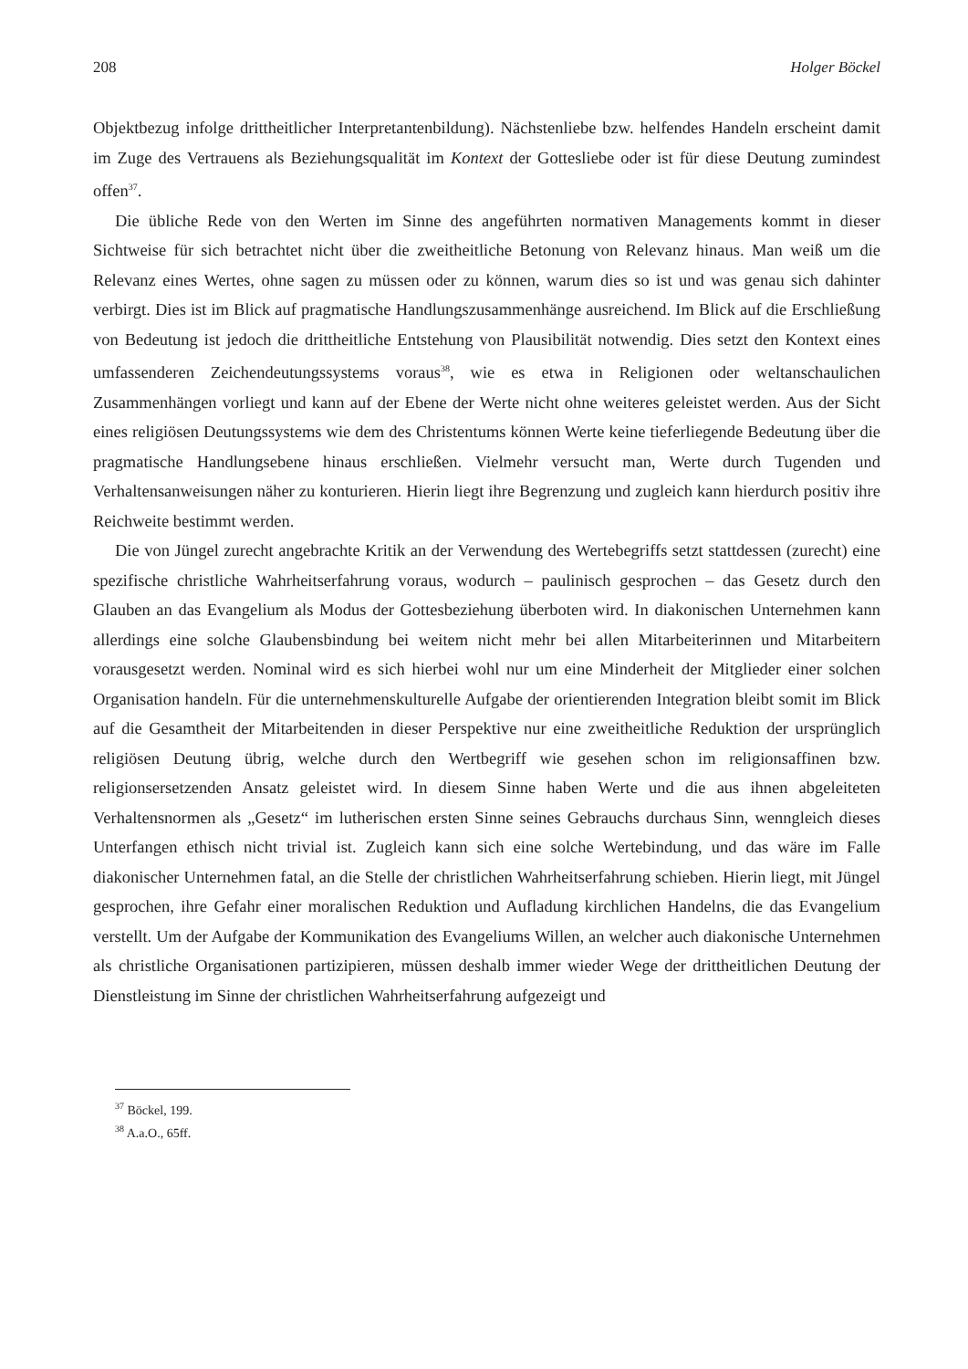208 Holger Böckel
Objektbezug infolge drittheitlicher Interpretantenbildung). Nächstenliebe bzw. helfendes Handeln erscheint damit im Zuge des Vertrauens als Beziehungsqualität im Kontext der Gottesliebe oder ist für diese Deutung zumindest offen<sup>37</sup>.
Die übliche Rede von den Werten im Sinne des angeführten normativen Managements kommt in dieser Sichtweise für sich betrachtet nicht über die zweitheitliche Betonung von Relevanz hinaus. Man weiß um die Relevanz eines Wertes, ohne sagen zu müssen oder zu können, warum dies so ist und was genau sich dahinter verbirgt. Dies ist im Blick auf pragmatische Handlungszusammenhänge ausreichend. Im Blick auf die Erschließung von Bedeutung ist jedoch die drittheitliche Entstehung von Plausibilität notwendig. Dies setzt den Kontext eines umfassenderen Zeichendeutungssystems voraus<sup>38</sup>, wie es etwa in Religionen oder weltanschaulichen Zusammenhängen vorliegt und kann auf der Ebene der Werte nicht ohne weiteres geleistet werden. Aus der Sicht eines religiösen Deutungssystems wie dem des Christentums können Werte keine tieferliegende Bedeutung über die pragmatische Handlungsebene hinaus erschließen. Vielmehr versucht man, Werte durch Tugenden und Verhaltensanweisungen näher zu konturieren. Hierin liegt ihre Begrenzung und zugleich kann hierdurch positiv ihre Reichweite bestimmt werden.
Die von Jüngel zurecht angebrachte Kritik an der Verwendung des Wertebegriffs setzt stattdessen (zurecht) eine spezifische christliche Wahrheitserfahrung voraus, wodurch – paulinisch gesprochen – das Gesetz durch den Glauben an das Evangelium als Modus der Gottesbeziehung überboten wird. In diakonischen Unternehmen kann allerdings eine solche Glaubensbindung bei weitem nicht mehr bei allen Mitarbeiterinnen und Mitarbeitern vorausgesetzt werden. Nominal wird es sich hierbei wohl nur um eine Minderheit der Mitglieder einer solchen Organisation handeln. Für die unternehmenskulturelle Aufgabe der orientierenden Integration bleibt somit im Blick auf die Gesamtheit der Mitarbeitenden in dieser Perspektive nur eine zweitheitliche Reduktion der ursprünglich religiösen Deutung übrig, welche durch den Wertbegriff wie gesehen schon im religionsaffinen bzw. religionsersetzenden Ansatz geleistet wird. In diesem Sinne haben Werte und die aus ihnen abgeleiteten Verhaltensnormen als „Gesetz“ im lutherischen ersten Sinne seines Gebrauchs durchaus Sinn, wenngleich dieses Unterfangen ethisch nicht trivial ist. Zugleich kann sich eine solche Wertebindung, und das wäre im Falle diakonischer Unternehmen fatal, an die Stelle der christlichen Wahrheitserfahrung schieben. Hierin liegt, mit Jüngel gesprochen, ihre Gefahr einer moralischen Reduktion und Aufladung kirchlichen Handelns, die das Evangelium verstellt. Um der Aufgabe der Kommunikation des Evangeliums Willen, an welcher auch diakonische Unternehmen als christliche Organisationen partizipieren, müssen deshalb immer wieder Wege der drittheitlichen Deutung der Dienstleistung im Sinne der christlichen Wahrheitserfahrung aufgezeigt und
<sup>37</sup> Böckel, 199.
<sup>38</sup> A.a.O., 65ff.